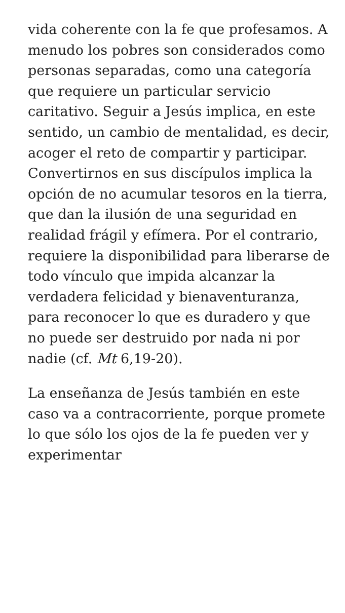vida coherente con la fe que profesamos. A menudo los pobres son considerados como personas separadas, como una categoría que requiere un particular servicio caritativo. Seguir a Jesús implica, en este sentido, un cambio de mentalidad, es decir, acoger el reto de compartir y participar. Convertirnos en sus discípulos implica la opción de no acumular tesoros en la tierra, que dan la ilusión de una seguridad en realidad frágil y efímera. Por el contrario, requiere la disponibilidad para liberarse de todo vínculo que impida alcanzar la verdadera felicidad y bienaventuranza, para reconocer lo que es duradero y que no puede ser destruido por nada ni por nadie (cf. Mt 6,19-20).
La enseñanza de Jesús también en este caso va a contracorriente, porque promete lo que sólo los ojos de la fe pueden ver y experimentar